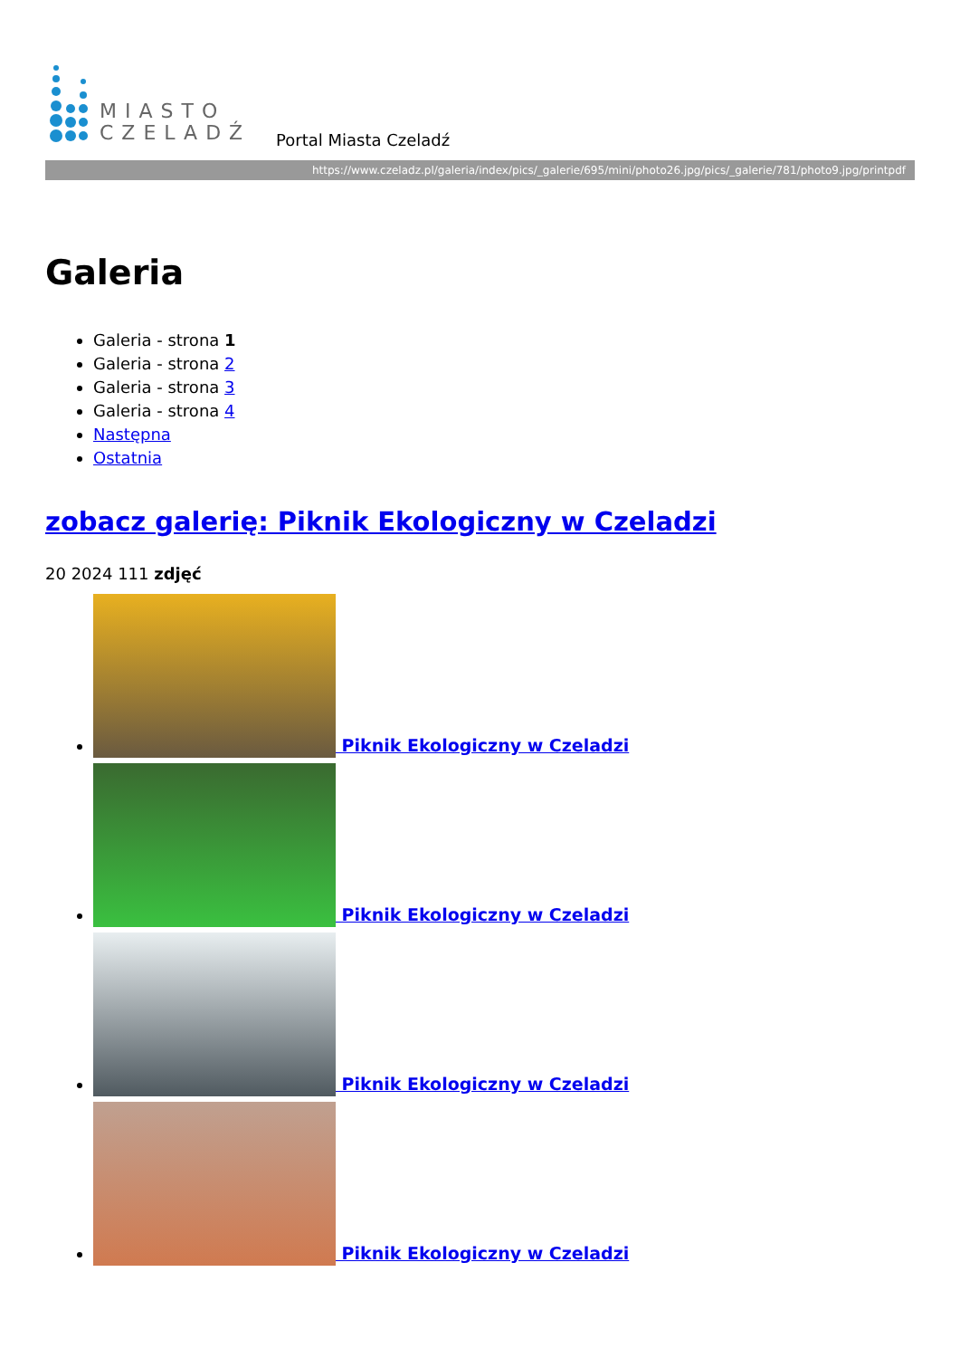MIASTO
CZELADŹ
Portal Miasta Czeladź
https://www.czeladz.pl/galeria/index/pics/_galerie/695/mini/photo26.jpg/pics/_galerie/781/photo9.jpg/printpdf
Galeria
Galeria - strona 1
Galeria - strona 2
Galeria - strona 3
Galeria - strona 4
Następna
Ostatnia
zobacz galerię: Piknik Ekologiczny w Czeladzi
20 2024 111 zdjęć
Piknik Ekologiczny w Czeladzi
Piknik Ekologiczny w Czeladzi
Piknik Ekologiczny w Czeladzi
Piknik Ekologiczny w Czeladzi